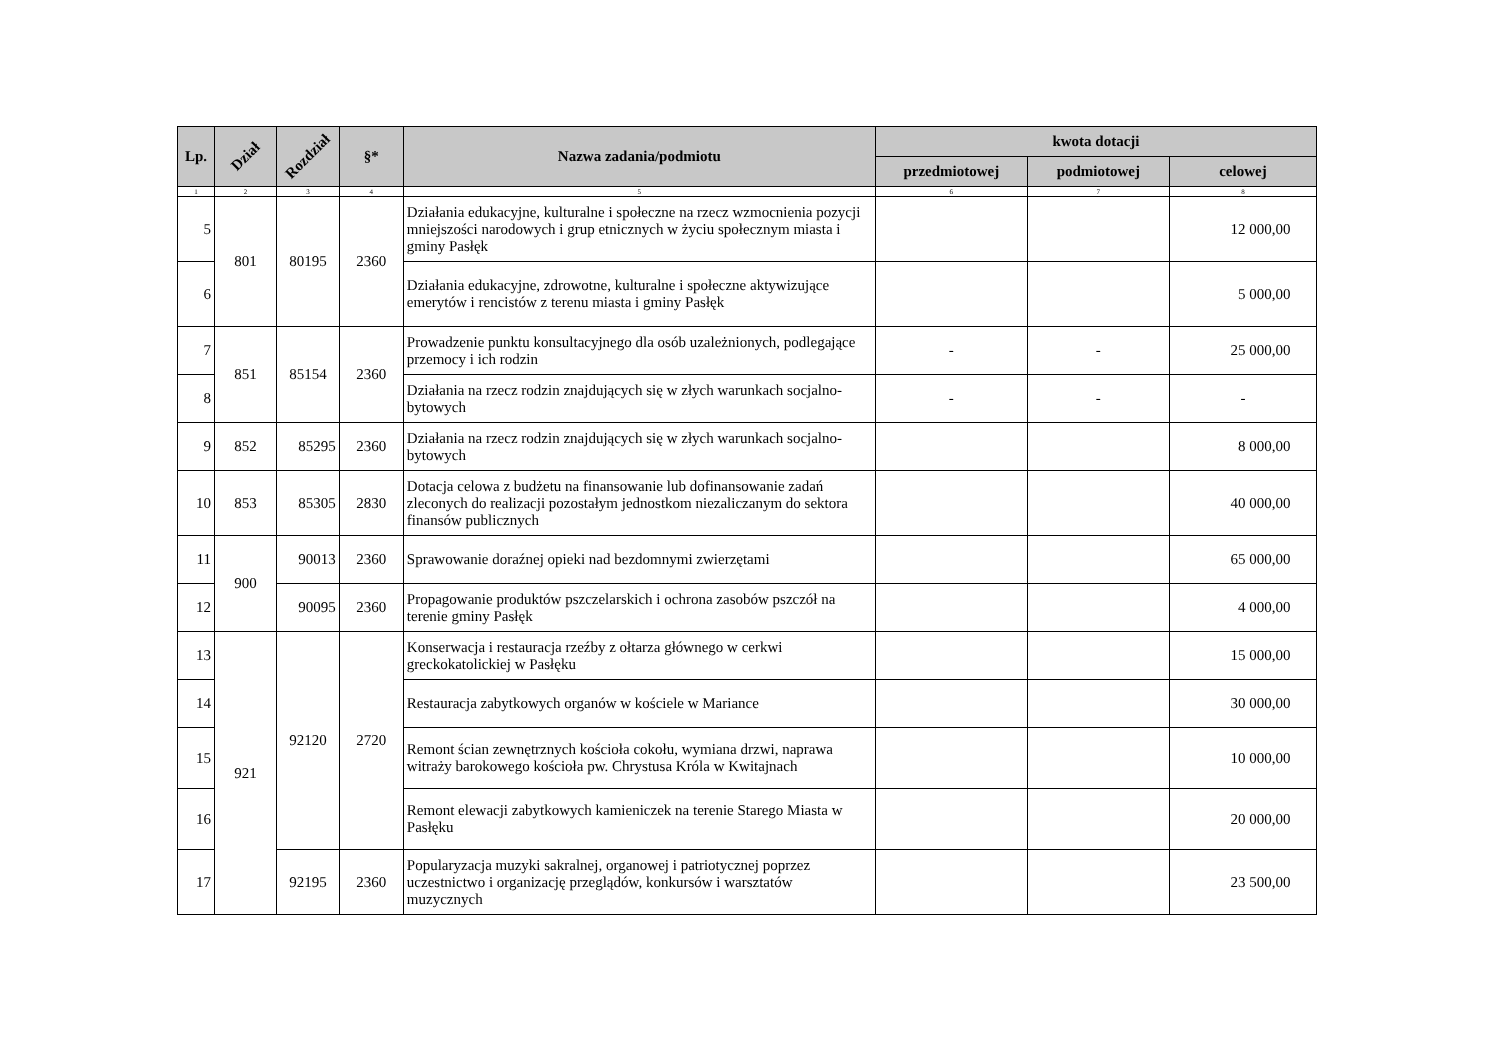| Lp. | Dział | Rozdział | §* | Nazwa zadania/podmiotu | kwota dotacji | | |
| --- | --- | --- | --- | --- | --- | --- | --- |
| | | | | | przedmiotowej | podmiotowej | celowej |
| 1 | 2 | 3 | 4 | 5 | 6 | 7 | 8 |
| 5 | 801 | 80195 | 2360 | Działania edukacyjne, kulturalne i społeczne na rzecz wzmocnienia pozycji mniejszości narodowych i grup etnicznych w życiu społecznym miasta i gminy Pasłęk | | | 12 000,00 |
| 6 | | | | Działania edukacyjne, zdrowotne, kulturalne i społeczne aktywizujące emerytów i rencistów z terenu miasta i gminy Pasłęk | | | 5 000,00 |
| 7 | 851 | 85154 | 2360 | Prowadzenie punktu konsultacyjnego dla osób uzależnionych, podlegające przemocy i ich rodzin | - | - | 25 000,00 |
| 8 | | | | Działania na rzecz rodzin znajdujących się w złych warunkach socjalno-bytowych | - | - | - |
| 9 | 852 | 85295 | 2360 | Działania na rzecz rodzin znajdujących się w złych warunkach socjalno-bytowych | | | 8 000,00 |
| 10 | 853 | 85305 | 2830 | Dotacja celowa z budżetu na finansowanie lub dofinansowanie zadań zleconych do realizacji pozostałym jednostkom niezaliczanym do sektora finansów publicznych | | | 40 000,00 |
| 11 | 900 | 90013 | 2360 | Sprawowanie doraźnej opieki nad bezdomnymi zwierzętami | | | 65 000,00 |
| 12 | | 90095 | 2360 | Propagowanie produktów pszczelarskich i ochrona zasobów pszczół na terenie gminy Pasłęk | | | 4 000,00 |
| 13 | 921 | 92120 | 2720 | Konserwacja i restauracja rzeźby z ołtarza głównego w cerkwi greckokatolickiej w Pasłęku | | | 15 000,00 |
| 14 | | | | Restauracja zabytkowych organów w kościele w Mariance | | | 30 000,00 |
| 15 | | | | Remont ścian zewnętrznych kościoła cokołu, wymiana drzwi, naprawa witraży barokowego kościoła pw. Chrystusa Króla w Kwitajnach | | | 10 000,00 |
| 16 | | | | Remont elewacji zabytkowych kamieniczek na terenie Starego Miasta w Pasłęku | | | 20 000,00 |
| 17 | | 92195 | 2360 | Popularyzacja muzyki sakralnej, organowej i patriotycznej poprzez uczestnictwo i organizację przeglądów, konkursów i warsztatów muzycznych | | | 23 500,00 |